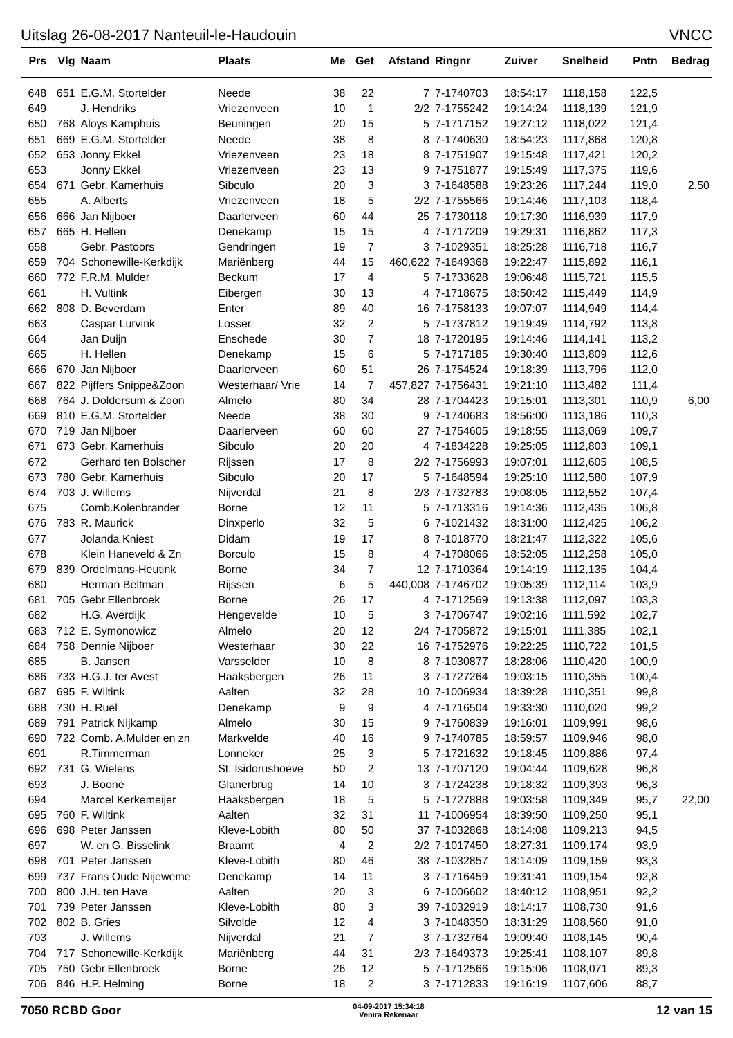Uitslag 26-08-2017 Nanteuil-le-Haudouin VNCC
| Prs | Vlg | Naam | Plaats | Me | Get | Afstand | Ringnr | Zuiver | Snelheid | Pntn | Bedrag |
| --- | --- | --- | --- | --- | --- | --- | --- | --- | --- | --- | --- |
| 648 | 651 | E.G.M. Stortelder | Neede | 38 | 22 | 7 | 7-1740703 | 18:54:17 | 1118,158 | 122,5 | |
| 649 | | J. Hendriks | Vriezenveen | 10 | 1 | 2/2 | 7-1755242 | 19:14:24 | 1118,139 | 121,9 | |
| 650 | 768 | Aloys Kamphuis | Beuningen | 20 | 15 | 5 | 7-1717152 | 19:27:12 | 1118,022 | 121,4 | |
| 651 | 669 | E.G.M. Stortelder | Neede | 38 | 8 | 8 | 7-1740630 | 18:54:23 | 1117,868 | 120,8 | |
| 652 | 653 | Jonny Ekkel | Vriezenveen | 23 | 18 | 8 | 7-1751907 | 19:15:48 | 1117,421 | 120,2 | |
| 653 | | Jonny Ekkel | Vriezenveen | 23 | 13 | 9 | 7-1751877 | 19:15:49 | 1117,375 | 119,6 | |
| 654 | 671 | Gebr. Kamerhuis | Sibculo | 20 | 3 | 3 | 7-1648588 | 19:23:26 | 1117,244 | 119,0 | 2,50 |
| 655 | | A. Alberts | Vriezenveen | 18 | 5 | 2/2 | 7-1755566 | 19:14:46 | 1117,103 | 118,4 | |
| 656 | 666 | Jan Nijboer | Daarlerveen | 60 | 44 | 25 | 7-1730118 | 19:17:30 | 1116,939 | 117,9 | |
| 657 | 665 | H. Hellen | Denekamp | 15 | 15 | 4 | 7-1717209 | 19:29:31 | 1116,862 | 117,3 | |
| 658 | | Gebr. Pastoors | Gendringen | 19 | 7 | 3 | 7-1029351 | 18:25:28 | 1116,718 | 116,7 | |
| 659 | 704 | Schonewille-Kerkdijk | Mariënberg | 44 | 15 | 460,622 | 7-1649368 | 19:22:47 | 1115,892 | 116,1 | |
| 660 | 772 | F.R.M. Mulder | Beckum | 17 | 4 | 5 | 7-1733628 | 19:06:48 | 1115,721 | 115,5 | |
| 661 | | H. Vultink | Eibergen | 30 | 13 | 4 | 7-1718675 | 18:50:42 | 1115,449 | 114,9 | |
| 662 | 808 | D. Beverdam | Enter | 89 | 40 | 16 | 7-1758133 | 19:07:07 | 1114,949 | 114,4 | |
| 663 | | Caspar Lurvink | Losser | 32 | 2 | 5 | 7-1737812 | 19:19:49 | 1114,792 | 113,8 | |
| 664 | | Jan Duijn | Enschede | 30 | 7 | 18 | 7-1720195 | 19:14:46 | 1114,141 | 113,2 | |
| 665 | | H. Hellen | Denekamp | 15 | 6 | 5 | 7-1717185 | 19:30:40 | 1113,809 | 112,6 | |
| 666 | 670 | Jan Nijboer | Daarlerveen | 60 | 51 | 26 | 7-1754524 | 19:18:39 | 1113,796 | 112,0 | |
| 667 | 822 | Pijffers Snippe&Zoon | Westerhaar/ Vrie | 14 | 7 | 457,827 | 7-1756431 | 19:21:10 | 1113,482 | 111,4 | |
| 668 | 764 | J. Doldersum & Zoon | Almelo | 80 | 34 | 28 | 7-1704423 | 19:15:01 | 1113,301 | 110,9 | 6,00 |
| 669 | 810 | E.G.M. Stortelder | Neede | 38 | 30 | 9 | 7-1740683 | 18:56:00 | 1113,186 | 110,3 | |
| 670 | 719 | Jan Nijboer | Daarlerveen | 60 | 60 | 27 | 7-1754605 | 19:18:55 | 1113,069 | 109,7 | |
| 671 | 673 | Gebr. Kamerhuis | Sibculo | 20 | 20 | 4 | 7-1834228 | 19:25:05 | 1112,803 | 109,1 | |
| 672 | | Gerhard ten Bolscher | Rijssen | 17 | 8 | 2/2 | 7-1756993 | 19:07:01 | 1112,605 | 108,5 | |
| 673 | 780 | Gebr. Kamerhuis | Sibculo | 20 | 17 | 5 | 7-1648594 | 19:25:10 | 1112,580 | 107,9 | |
| 674 | 703 | J. Willems | Nijverdal | 21 | 8 | 2/3 | 7-1732783 | 19:08:05 | 1112,552 | 107,4 | |
| 675 | | Comb.Kolenbrander | Borne | 12 | 11 | 5 | 7-1713316 | 19:14:36 | 1112,435 | 106,8 | |
| 676 | 783 | R. Maurick | Dinxperlo | 32 | 5 | 6 | 7-1021432 | 18:31:00 | 1112,425 | 106,2 | |
| 677 | | Jolanda Kniest | Didam | 19 | 17 | 8 | 7-1018770 | 18:21:47 | 1112,322 | 105,6 | |
| 678 | | Klein Haneveld & Zn | Borculo | 15 | 8 | 4 | 7-1708066 | 18:52:05 | 1112,258 | 105,0 | |
| 679 | 839 | Ordelmans-Heutink | Borne | 34 | 7 | 12 | 7-1710364 | 19:14:19 | 1112,135 | 104,4 | |
| 680 | | Herman Beltman | Rijssen | 6 | 5 | 440,008 | 7-1746702 | 19:05:39 | 1112,114 | 103,9 | |
| 681 | 705 | Gebr.Ellenbroek | Borne | 26 | 17 | 4 | 7-1712569 | 19:13:38 | 1112,097 | 103,3 | |
| 682 | | H.G. Averdijk | Hengevelde | 10 | 5 | 3 | 7-1706747 | 19:02:16 | 1111,592 | 102,7 | |
| 683 | 712 | E. Symonowicz | Almelo | 20 | 12 | 2/4 | 7-1705872 | 19:15:01 | 1111,385 | 102,1 | |
| 684 | 758 | Dennie Nijboer | Westerhaar | 30 | 22 | 16 | 7-1752976 | 19:22:25 | 1110,722 | 101,5 | |
| 685 | | B. Jansen | Varsselder | 10 | 8 | 8 | 7-1030877 | 18:28:06 | 1110,420 | 100,9 | |
| 686 | 733 | H.G.J. ter Avest | Haaksbergen | 26 | 11 | 3 | 7-1727264 | 19:03:15 | 1110,355 | 100,4 | |
| 687 | 695 | F. Wiltink | Aalten | 32 | 28 | 10 | 7-1006934 | 18:39:28 | 1110,351 | 99,8 | |
| 688 | 730 | H. Ruël | Denekamp | 9 | 9 | 4 | 7-1716504 | 19:33:30 | 1110,020 | 99,2 | |
| 689 | 791 | Patrick Nijkamp | Almelo | 30 | 15 | 9 | 7-1760839 | 19:16:01 | 1109,991 | 98,6 | |
| 690 | 722 | Comb. A.Mulder en zn | Markvelde | 40 | 16 | 9 | 7-1740785 | 18:59:57 | 1109,946 | 98,0 | |
| 691 | | R.Timmerman | Lonneker | 25 | 3 | 5 | 7-1721632 | 19:18:45 | 1109,886 | 97,4 | |
| 692 | 731 | G. Wielens | St. Isidorushoeve | 50 | 2 | 13 | 7-1707120 | 19:04:44 | 1109,628 | 96,8 | |
| 693 | | J. Boone | Glanerbrug | 14 | 10 | 3 | 7-1724238 | 19:18:32 | 1109,393 | 96,3 | |
| 694 | | Marcel Kerkemeijer | Haaksbergen | 18 | 5 | 5 | 7-1727888 | 19:03:58 | 1109,349 | 95,7 | 22,00 |
| 695 | 760 | F. Wiltink | Aalten | 32 | 31 | 11 | 7-1006954 | 18:39:50 | 1109,250 | 95,1 | |
| 696 | 698 | Peter Janssen | Kleve-Lobith | 80 | 50 | 37 | 7-1032868 | 18:14:08 | 1109,213 | 94,5 | |
| 697 | | W. en G. Bisselink | Braamt | 4 | 2 | 2/2 | 7-1017450 | 18:27:31 | 1109,174 | 93,9 | |
| 698 | 701 | Peter Janssen | Kleve-Lobith | 80 | 46 | 38 | 7-1032857 | 18:14:09 | 1109,159 | 93,3 | |
| 699 | 737 | Frans Oude Nijeweme | Denekamp | 14 | 11 | 3 | 7-1716459 | 19:31:41 | 1109,154 | 92,8 | |
| 700 | 800 | J.H. ten Have | Aalten | 20 | 3 | 6 | 7-1006602 | 18:40:12 | 1108,951 | 92,2 | |
| 701 | 739 | Peter Janssen | Kleve-Lobith | 80 | 3 | 39 | 7-1032919 | 18:14:17 | 1108,730 | 91,6 | |
| 702 | 802 | B. Gries | Silvolde | 12 | 4 | 3 | 7-1048350 | 18:31:29 | 1108,560 | 91,0 | |
| 703 | | J. Willems | Nijverdal | 21 | 7 | 3 | 7-1732764 | 19:09:40 | 1108,145 | 90,4 | |
| 704 | 717 | Schonewille-Kerkdijk | Mariënberg | 44 | 31 | 2/3 | 7-1649373 | 19:25:41 | 1108,107 | 89,8 | |
| 705 | 750 | Gebr.Ellenbroek | Borne | 26 | 12 | 5 | 7-1712566 | 19:15:06 | 1108,071 | 89,3 | |
| 706 | 846 | H.P. Helming | Borne | 18 | 2 | 3 | 7-1712833 | 19:16:19 | 1107,606 | 88,7 | |
7050 RCBD Goor 04-09-2017 15:34:18
Venira Rekenaar 12 van 15